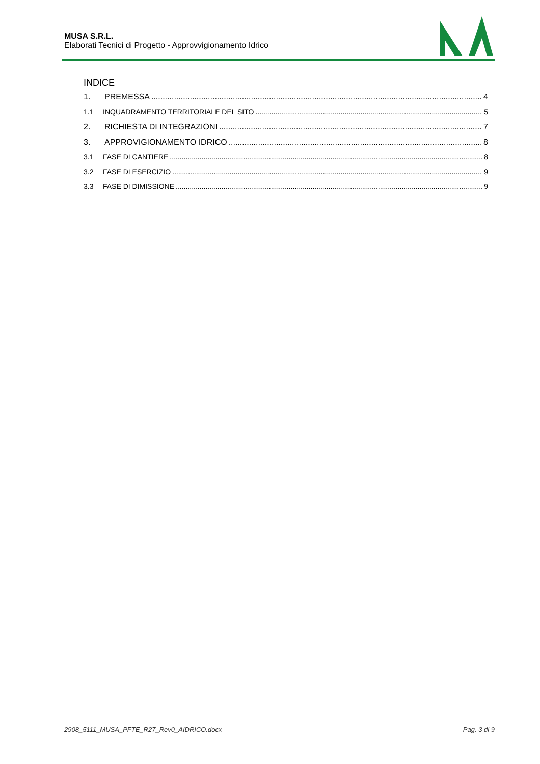MUSA S.R.L.
Elaborati Tecnici di Progetto - Approvvigionamento Idrico
INDICE
1. PREMESSA 4
1.1 INQUADRAMENTO TERRITORIALE DEL SITO 5
2. RICHIESTA DI INTEGRAZIONI 7
3. APPROVIGIONAMENTO IDRICO 8
3.1 FASE DI CANTIERE 8
3.2 FASE DI ESERCIZIO 9
3.3 FASE DI DIMISSIONE 9
2908_5111_MUSA_PFTE_R27_Rev0_AIDRICO.docx Pag. 3 di 9